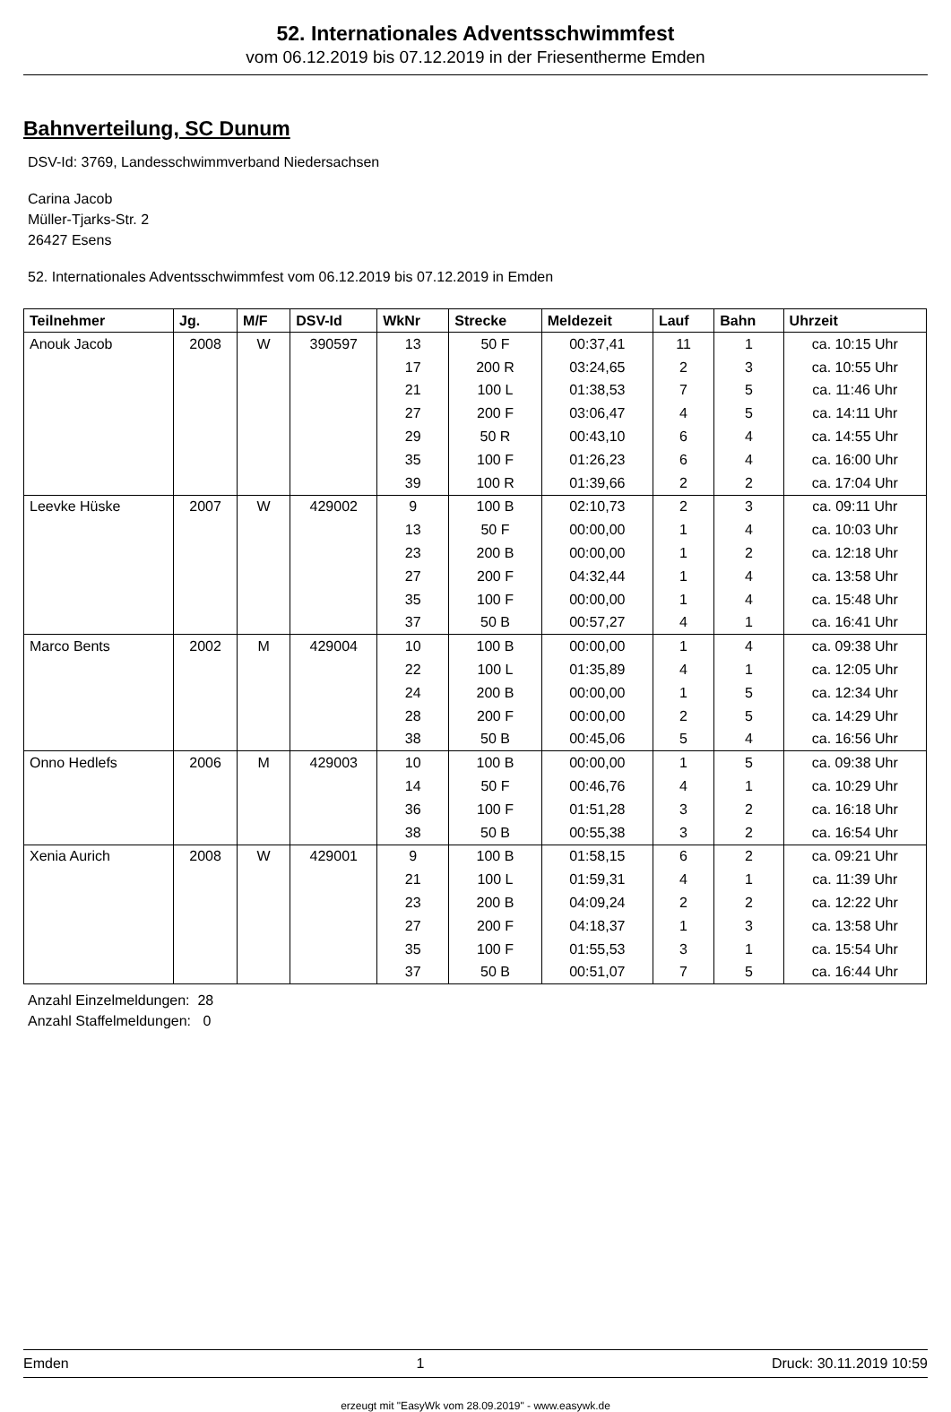52. Internationales Adventsschwimmfest
vom 06.12.2019 bis 07.12.2019 in der Friesentherme Emden
Bahnverteilung, SC Dunum
DSV-Id: 3769, Landesschwimmverband Niedersachsen
Carina Jacob
Müller-Tjarks-Str. 2
26427 Esens
52. Internationales Adventsschwimmfest vom 06.12.2019 bis 07.12.2019 in Emden
| Teilnehmer | Jg. | M/F | DSV-Id | WkNr | Strecke | Meldezeit | Lauf | Bahn | Uhrzeit |
| --- | --- | --- | --- | --- | --- | --- | --- | --- | --- |
| Anouk Jacob | 2008 | W | 390597 | 13 | 50 F | 00:37,41 | 11 | 1 | ca. 10:15 Uhr |
| | | | | 17 | 200 R | 03:24,65 | 2 | 3 | ca. 10:55 Uhr |
| | | | | 21 | 100 L | 01:38,53 | 7 | 5 | ca. 11:46 Uhr |
| | | | | 27 | 200 F | 03:06,47 | 4 | 5 | ca. 14:11 Uhr |
| | | | | 29 | 50 R | 00:43,10 | 6 | 4 | ca. 14:55 Uhr |
| | | | | 35 | 100 F | 01:26,23 | 6 | 4 | ca. 16:00 Uhr |
| | | | | 39 | 100 R | 01:39,66 | 2 | 2 | ca. 17:04 Uhr |
| Leevke Hüske | 2007 | W | 429002 | 9 | 100 B | 02:10,73 | 2 | 3 | ca. 09:11 Uhr |
| | | | | 13 | 50 F | 00:00,00 | 1 | 4 | ca. 10:03 Uhr |
| | | | | 23 | 200 B | 00:00,00 | 1 | 2 | ca. 12:18 Uhr |
| | | | | 27 | 200 F | 04:32,44 | 1 | 4 | ca. 13:58 Uhr |
| | | | | 35 | 100 F | 00:00,00 | 1 | 4 | ca. 15:48 Uhr |
| | | | | 37 | 50 B | 00:57,27 | 4 | 1 | ca. 16:41 Uhr |
| Marco Bents | 2002 | M | 429004 | 10 | 100 B | 00:00,00 | 1 | 4 | ca. 09:38 Uhr |
| | | | | 22 | 100 L | 01:35,89 | 4 | 1 | ca. 12:05 Uhr |
| | | | | 24 | 200 B | 00:00,00 | 1 | 5 | ca. 12:34 Uhr |
| | | | | 28 | 200 F | 00:00,00 | 2 | 5 | ca. 14:29 Uhr |
| | | | | 38 | 50 B | 00:45,06 | 5 | 4 | ca. 16:56 Uhr |
| Onno Hedlefs | 2006 | M | 429003 | 10 | 100 B | 00:00,00 | 1 | 5 | ca. 09:38 Uhr |
| | | | | 14 | 50 F | 00:46,76 | 4 | 1 | ca. 10:29 Uhr |
| | | | | 36 | 100 F | 01:51,28 | 3 | 2 | ca. 16:18 Uhr |
| | | | | 38 | 50 B | 00:55,38 | 3 | 2 | ca. 16:54 Uhr |
| Xenia Aurich | 2008 | W | 429001 | 9 | 100 B | 01:58,15 | 6 | 2 | ca. 09:21 Uhr |
| | | | | 21 | 100 L | 01:59,31 | 4 | 1 | ca. 11:39 Uhr |
| | | | | 23 | 200 B | 04:09,24 | 2 | 2 | ca. 12:22 Uhr |
| | | | | 27 | 200 F | 04:18,37 | 1 | 3 | ca. 13:58 Uhr |
| | | | | 35 | 100 F | 01:55,53 | 3 | 1 | ca. 15:54 Uhr |
| | | | | 37 | 50 B | 00:51,07 | 7 | 5 | ca. 16:44 Uhr |
Anzahl Einzelmeldungen: 28
Anzahl Staffelmeldungen: 0
Emden 1 Druck: 30.11.2019 10:59
erzeugt mit "EasyWk vom 28.09.2019" - www.easywk.de